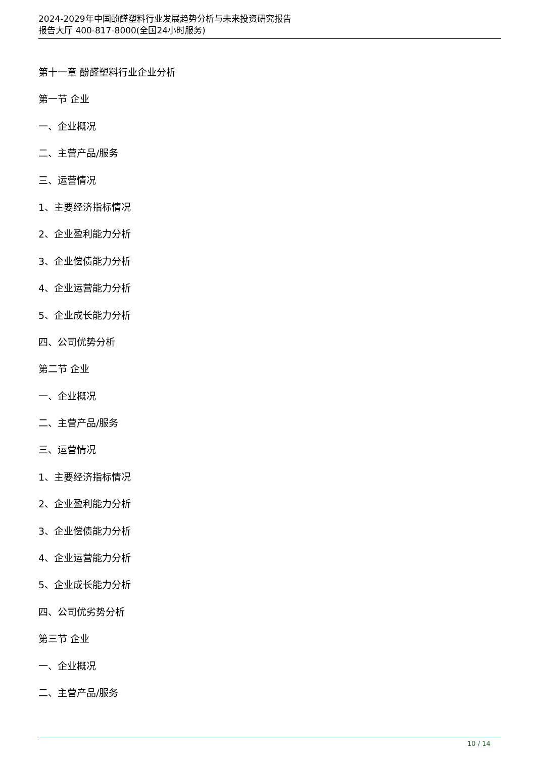2024-2029年中国酚醛塑料行业发展趋势分析与未来投资研究报告
报告大厅 400-817-8000(全国24小时服务)
第十一章 酚醛塑料行业企业分析
第一节 企业
一、企业概况
二、主营产品/服务
三、运营情况
1、主要经济指标情况
2、企业盈利能力分析
3、企业偿债能力分析
4、企业运营能力分析
5、企业成长能力分析
四、公司优势分析
第二节 企业
一、企业概况
二、主营产品/服务
三、运营情况
1、主要经济指标情况
2、企业盈利能力分析
3、企业偿债能力分析
4、企业运营能力分析
5、企业成长能力分析
四、公司优劣势分析
第三节 企业
一、企业概况
二、主营产品/服务
10 / 14